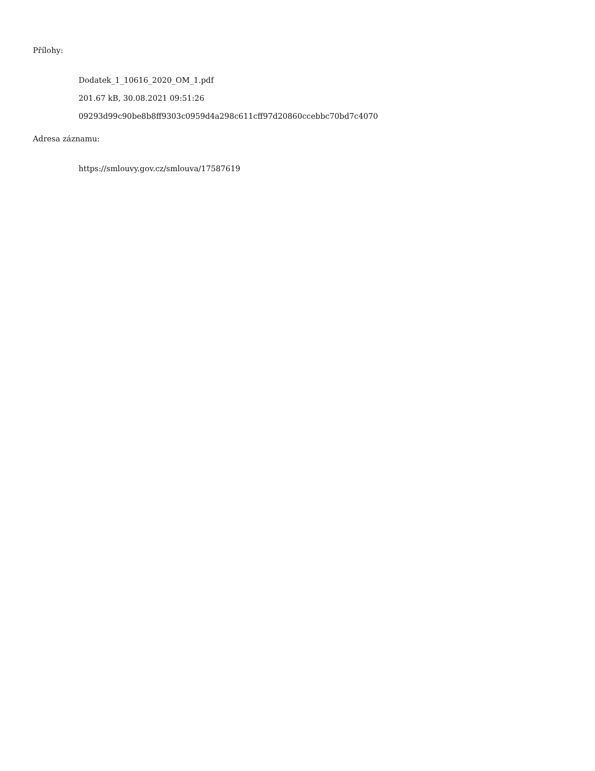Přílohy:
Dodatek_1_10616_2020_OM_1.pdf
201.67 kB, 30.08.2021 09:51:26
09293d99c90be8b8ff9303c0959d4a298c611cff97d20860ccebbc70bd7c4070
Adresa záznamu:
https://smlouvy.gov.cz/smlouva/17587619